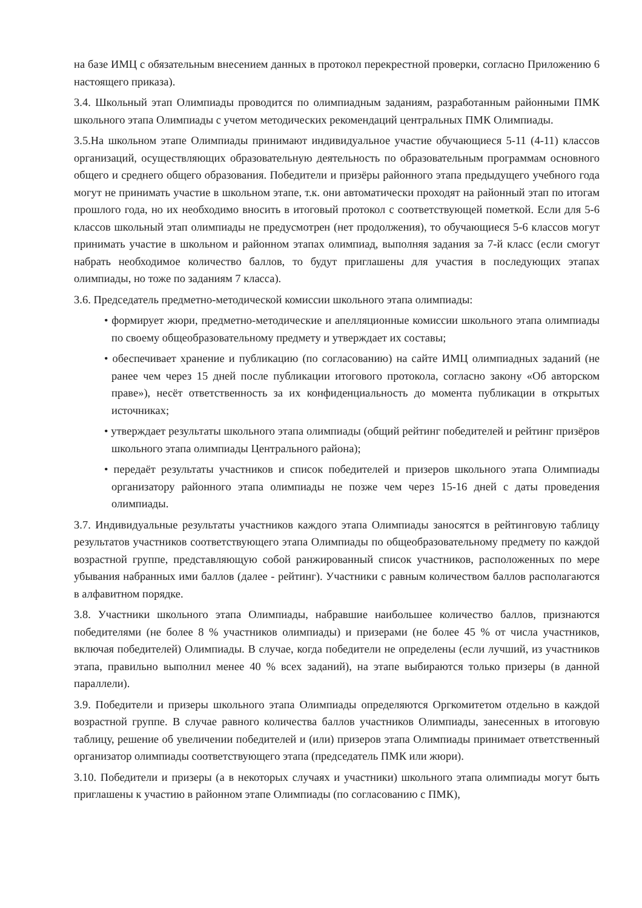на базе ИМЦ с обязательным внесением данных в протокол перекрестной проверки, согласно Приложению 6 настоящего приказа).
3.4. Школьный этап Олимпиады проводится по олимпиадным заданиям, разработанным районными ПМК школьного этапа Олимпиады с учетом методических рекомендаций центральных ПМК Олимпиады.
3.5.На школьном этапе Олимпиады принимают индивидуальное участие обучающиеся 5-11 (4-11) классов организаций, осуществляющих образовательную деятельность по образовательным программам основного общего и среднего общего образования. Победители и призёры районного этапа предыдущего учебного года могут не принимать участие в школьном этапе, т.к. они автоматически проходят на районный этап по итогам прошлого года, но их необходимо вносить в итоговый протокол с соответствующей пометкой. Если для 5-6 классов школьный этап олимпиады не предусмотрен (нет продолжения), то обучающиеся 5-6 классов могут принимать участие в школьном и районном этапах олимпиад, выполняя задания за 7-й класс (если смогут набрать необходимое количество баллов, то будут приглашены для участия в последующих этапах олимпиады, но тоже по заданиям 7 класса).
3.6. Председатель предметно-методической комиссии школьного этапа олимпиады:
• формирует жюри, предметно-методические и апелляционные комиссии школьного этапа олимпиады по своему общеобразовательному предмету и утверждает их составы;
• обеспечивает хранение и публикацию (по согласованию) на сайте ИМЦ олимпиадных заданий (не ранее чем через 15 дней после публикации итогового протокола, согласно закону «Об авторском праве»), несёт ответственность за их конфиденциальность до момента публикации в открытых источниках;
• утверждает результаты школьного этапа олимпиады (общий рейтинг победителей и рейтинг призёров школьного этапа олимпиады Центрального района);
• передаёт результаты участников и список победителей и призеров школьного этапа Олимпиады организатору районного этапа олимпиады не позже чем через 15-16 дней с даты проведения олимпиады.
3.7. Индивидуальные результаты участников каждого этапа Олимпиады заносятся в рейтинговую таблицу результатов участников соответствующего этапа Олимпиады по общеобразовательному предмету по каждой возрастной группе, представляющую собой ранжированный список участников, расположенных по мере убывания набранных ими баллов (далее - рейтинг). Участники с равным количеством баллов располагаются в алфавитном порядке.
3.8. Участники школьного этапа Олимпиады, набравшие наибольшее количество баллов, признаются победителями (не более 8 % участников олимпиады) и призерами (не более 45 % от числа участников, включая победителей) Олимпиады. В случае, когда победители не определены (если лучший, из участников этапа, правильно выполнил менее 40 % всех заданий), на этапе выбираются только призеры (в данной параллели).
3.9. Победители и призеры школьного этапа Олимпиады определяются Оргкомитетом отдельно в каждой возрастной группе. В случае равного количества баллов участников Олимпиады, занесенных в итоговую таблицу, решение об увеличении победителей и (или) призеров этапа Олимпиады принимает ответственный организатор олимпиады соответствующего этапа (председатель ПМК или жюри).
3.10. Победители и призеры (а в некоторых случаях и участники) школьного этапа олимпиады могут быть приглашены к участию в районном этапе Олимпиады (по согласованию с ПМК),